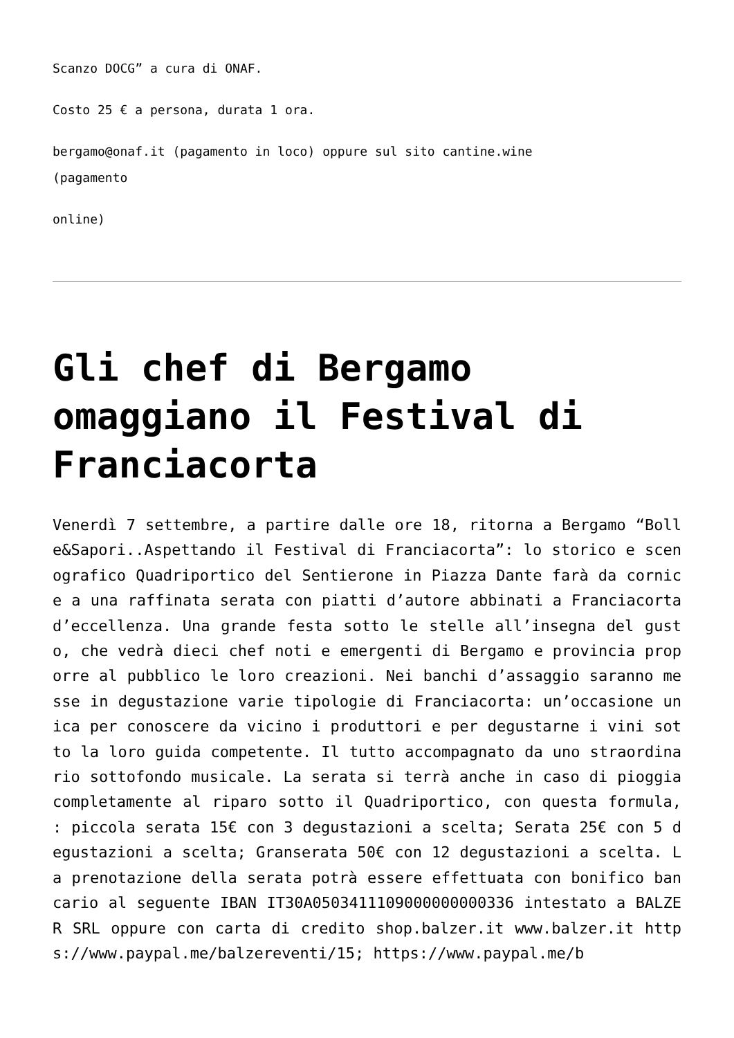Scanzo DOCG” a cura di ONAF.
Costo 25 € a persona, durata 1 ora.
bergamo@onaf.it (pagamento in loco) oppure sul sito cantine.wine
(pagamento
online)
Gli chef di Bergamo omaggiano il Festival di Franciacorta
Venerdì 7 settembre, a partire dalle ore 18, ritorna a Bergamo “Bolle&Sapori..Aspettando il Festival di Franciacorta”: lo storico e scenografico Quadriportico del Sentierone in Piazza Dante farà da cornice a una raffinata serata con piatti d’autore abbinati a Franciacorta d’eccellenza. Una grande festa sotto le stelle all’insegna del gusto, che vedrà dieci chef noti e emergenti di Bergamo e provincia proporre al pubblico le loro creazioni. Nei banchi d’assaggio saranno messe in degustazione varie tipologie di Franciacorta: un’occasione unica per conoscere da vicino i produttori e per degustarne i vini sotto la loro guida competente. Il tutto accompagnato da uno straordinario sottofondo musicale. La serata si terrà anche in caso di pioggia completamente al riparo sotto il Quadriportico, con questa formula, : piccola serata 15€ con 3 degustazioni a scelta; Serata 25€ con 5 degustazioni a scelta; Granserata 50€ con 12 degustazioni a scelta. La prenotazione della serata potrà essere effettuata con bonifico bancario al seguente IBAN IT30A0503411109000000000336 intestato a BALZER SRL oppure con carta di credito shop.balzer.it www.balzer.it https://www.paypal.me/balzereventi/15; https://www.paypal.me/b